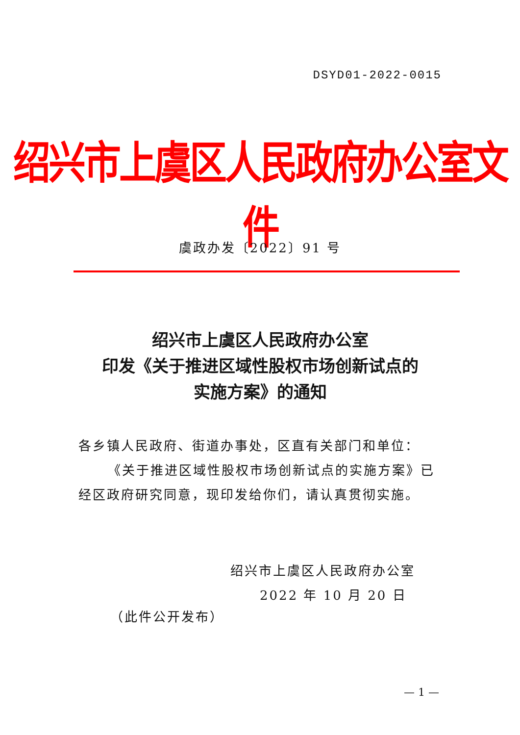DSYD01-2022-0015
绍兴市上虞区人民政府办公室文件
虞政办发〔2022〕91 号
绍兴市上虞区人民政府办公室
印发《关于推进区域性股权市场创新试点的
实施方案》的通知
各乡镇人民政府、街道办事处，区直有关部门和单位：
《关于推进区域性股权市场创新试点的实施方案》已经区政府研究同意，现印发给你们，请认真贯彻实施。
绍兴市上虞区人民政府办公室
2022 年 10 月 20 日
（此件公开发布）
— 1 —